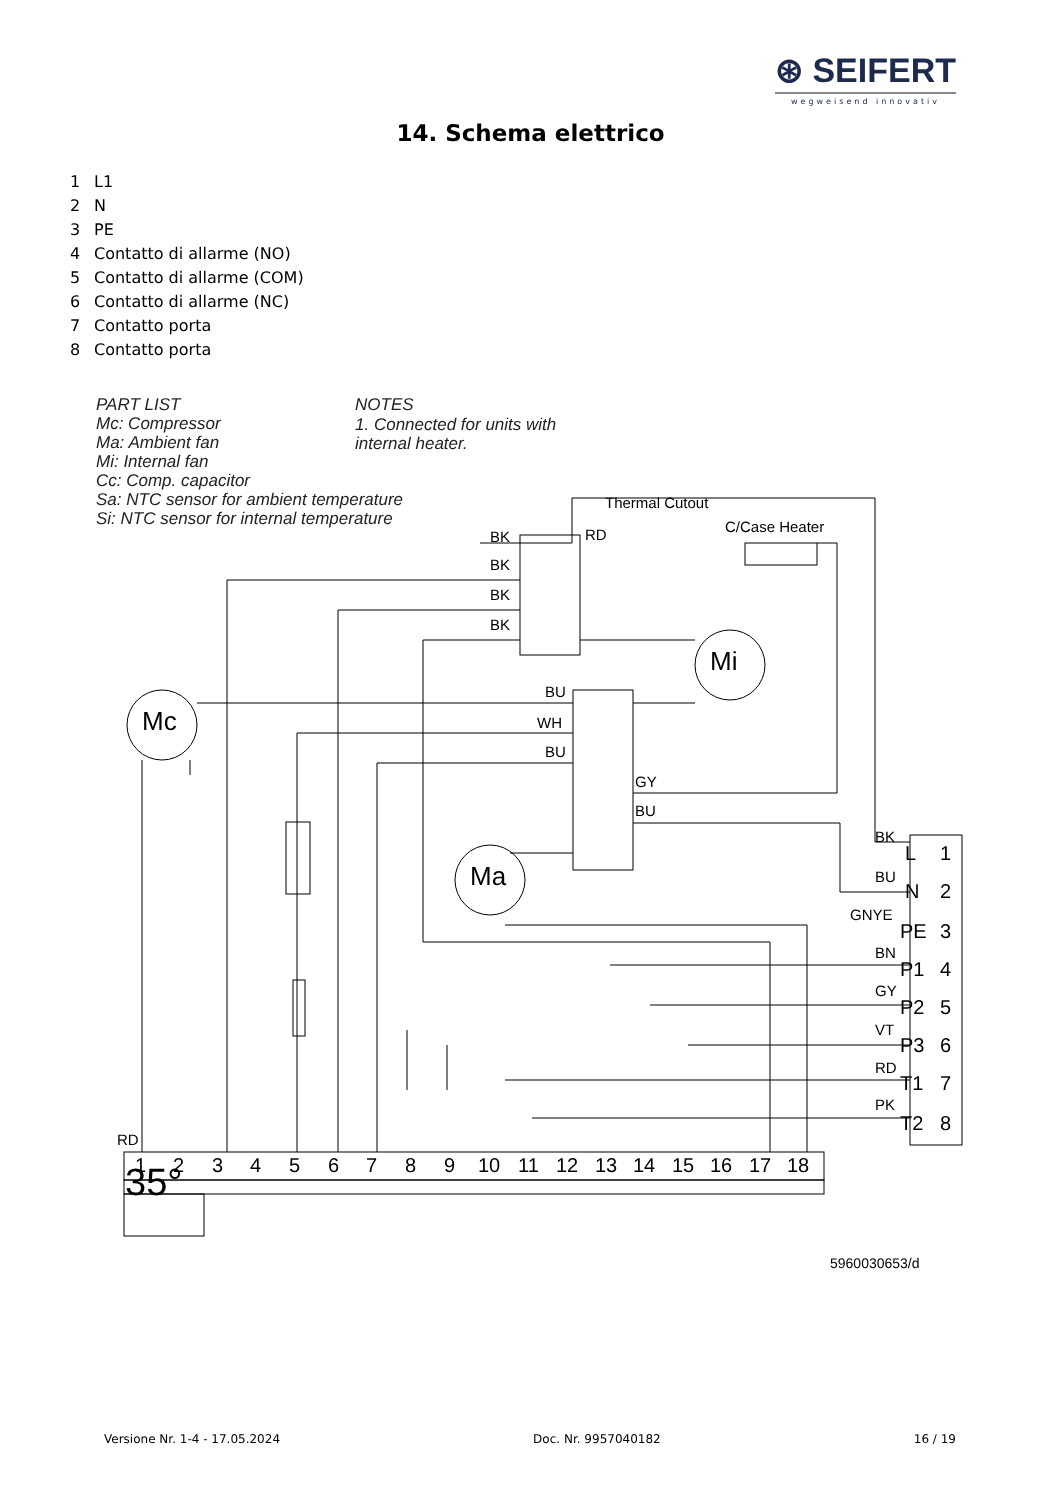⊛ SEIFERT
wegweisend innovativ
14. Schema elettrico
1 L1
2 N
3 PE
4 Contatto di allarme (NO)
5 Contatto di allarme (COM)
6 Contatto di allarme (NC)
7 Contatto porta
8 Contatto porta
PART LIST
Mc: Compressor
Ma: Ambient fan
Mi: Internal fan
Cc: Comp. capacitor
Sa: NTC sensor for ambient temperature
Si: NTC sensor for internal temperature
NOTES
1. Connected for units with
internal heater.
Thermal Cutout
C/Case Heater
BK
BK
BK
BK
RD
BU
WH
BU
GY
BU
BK
BU
GNYE
BN
GY
VT
RD
PK
RD
5960030653/d
Mc
Ma
Mi
35°
L
1
N
2
PE
3
P1
4
P2
5
P3
6
T1
7
T2
8
1
2
3
4
5
6
7
8
9
10
11
12
13
14
15
16
17
18
Versione Nr. 1-4 - 17.05.2024 Doc. Nr. 9957040182 16 / 19